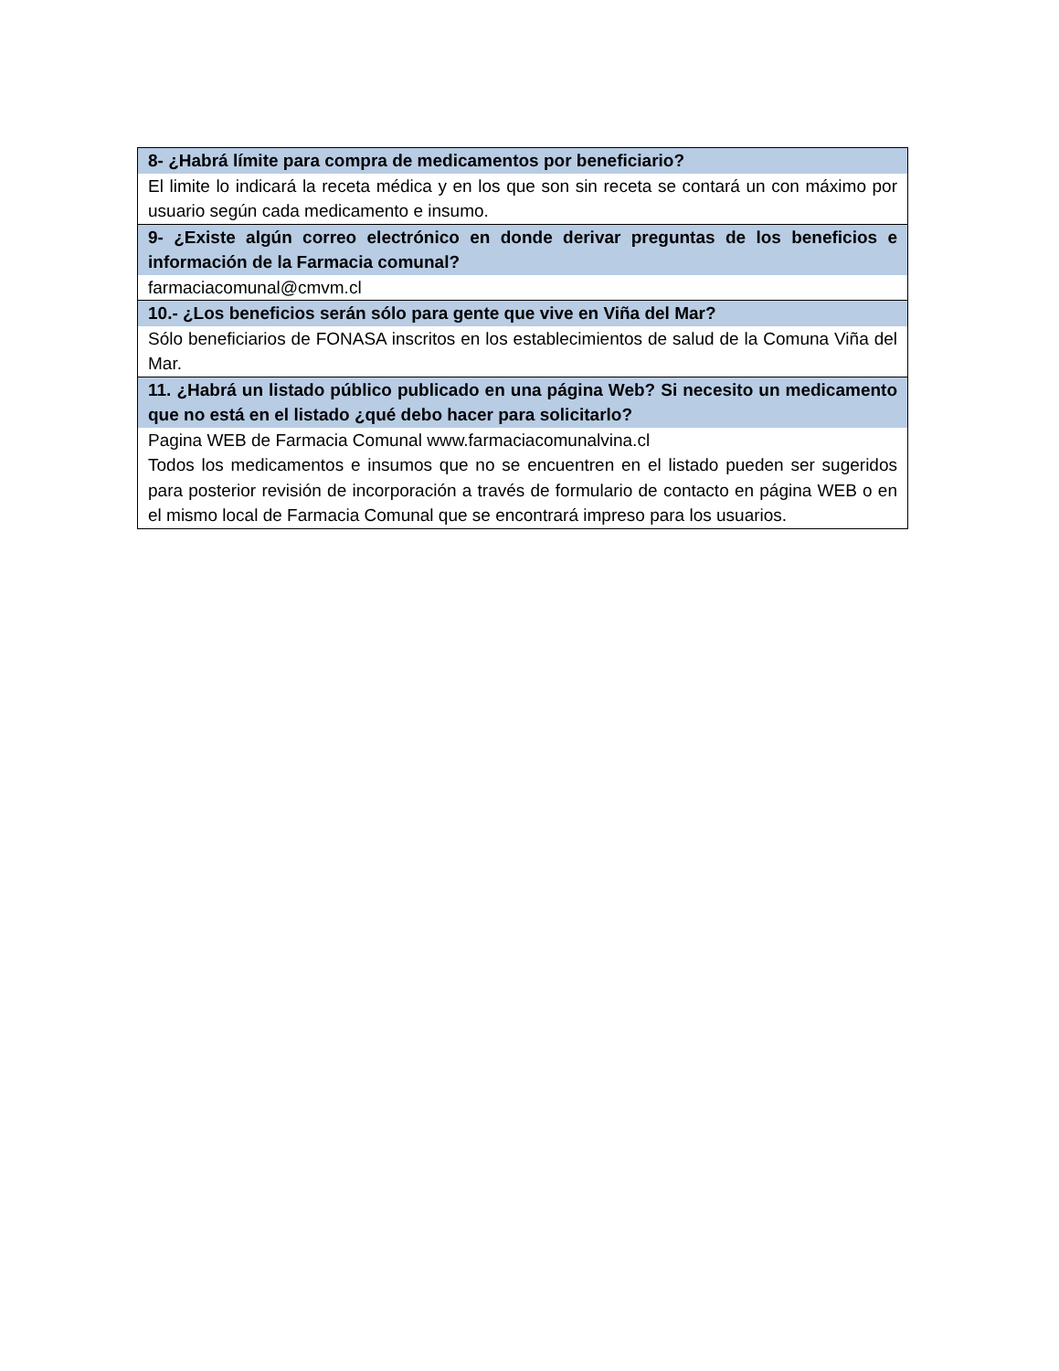| 8- ¿Habrá límite para compra de medicamentos por beneficiario? |
| --- |
| El limite lo indicará la receta médica y en los que son sin receta se contará un con máximo por usuario según cada medicamento e insumo. |
| 9- ¿Existe algún correo electrónico en donde derivar preguntas de los beneficios e información de la Farmacia comunal? |
| farmaciacomunal@cmvm.cl |
| 10.- ¿Los beneficios serán sólo para gente que vive en Viña del Mar? |
| Sólo beneficiarios de FONASA inscritos en los establecimientos de salud de la Comuna Viña del Mar. |
| 11. ¿Habrá un listado público publicado en una página Web? Si necesito un medicamento que no está en el listado ¿qué debo hacer para solicitarlo? |
| Pagina WEB de Farmacia Comunal www.farmaciacomunalvina.cl Todos los medicamentos e insumos que no se encuentren en el listado pueden ser sugeridos para posterior revisión de incorporación a través de formulario de contacto en página WEB o en el mismo local de Farmacia Comunal que se encontrará impreso para los usuarios. |